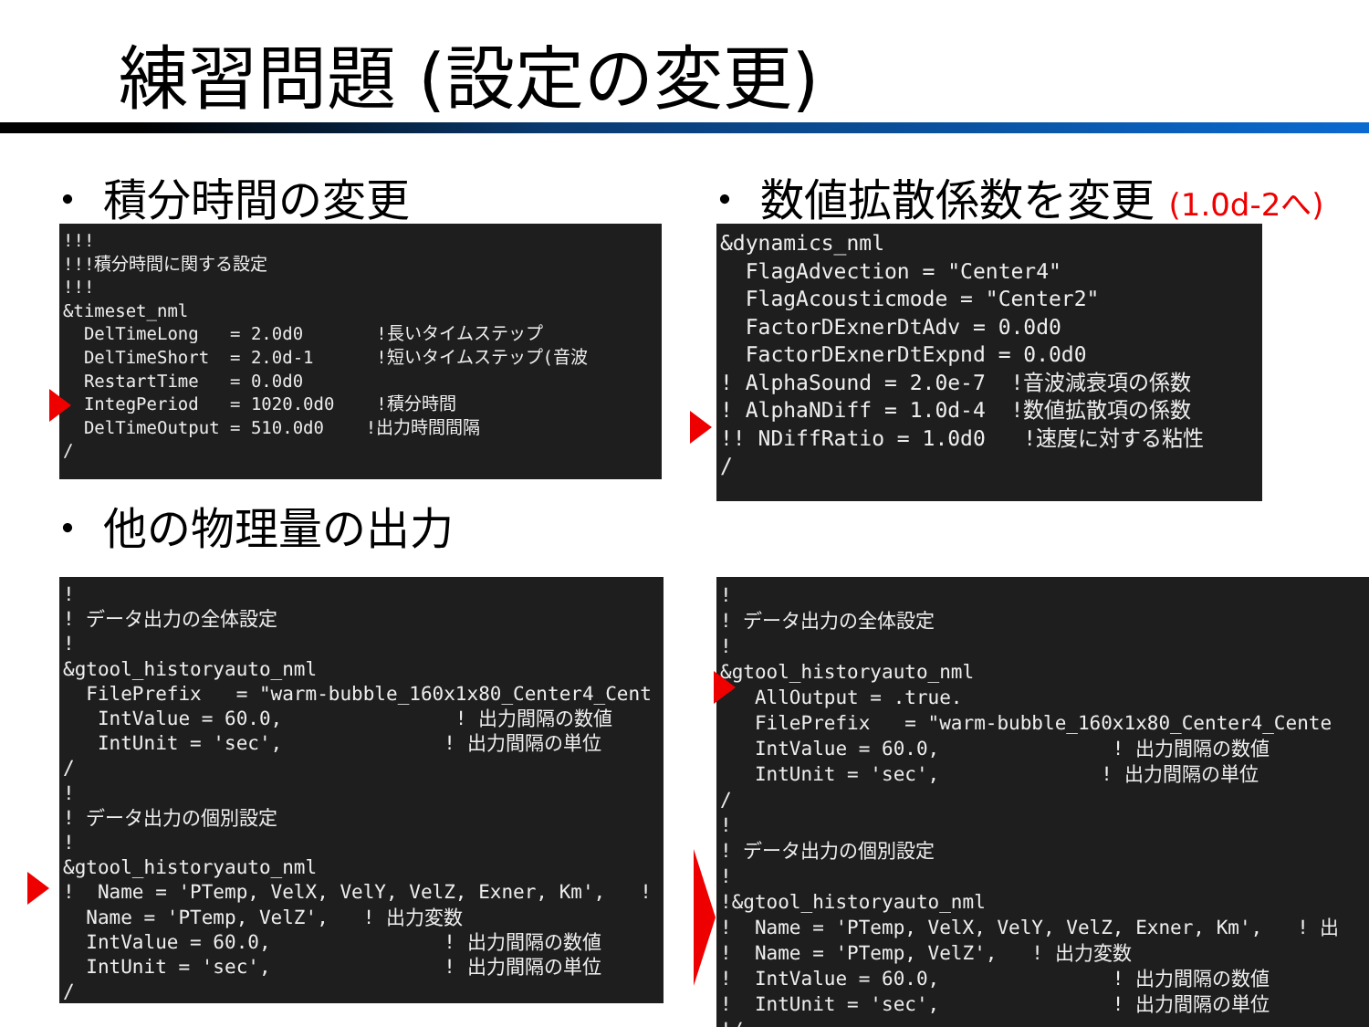練習問題 (設定の変更)
・ 積分時間の変更 ・ 数値拡散係数を変更 (1.0d-2へ)
!!!
!!!積分時間に関する設定
!!!
&timeset_nml
  DelTimeLong   = 2.0d0       !長いタイムステップ
  DelTimeShort  = 2.0d-1      !短いタイムステップ(音波
  RestartTime   = 0.0d0
  IntegPeriod   = 1020.0d0    !積分時間
  DelTimeOutput = 510.0d0    !出力時間間隔
/
&dynamics_nml
  FlagAdvection = "Center4"
  FlagAcousticmode = "Center2"
  FactorDExnerDtAdv = 0.0d0
  FactorDExnerDtExpnd = 0.0d0
! AlphaSound = 2.0e-7  !音波減衰項の係数
! AlphaNDiff = 1.0d-4  !数値拡散項の係数
!! NDiffRatio = 1.0d0   !速度に対する粘性
/
・ 他の物理量の出力
!
! データ出力の全体設定
!
&gtool_historyauto_nml
  FilePrefix   = "warm-bubble_160x1x80_Center4_Cent
   IntValue = 60.0,               ! 出力間隔の数値
   IntUnit = 'sec',              ! 出力間隔の単位
/
!
! データ出力の個別設定
!
&gtool_historyauto_nml
!  Name = 'PTemp, VelX, VelY, VelZ, Exner, Km',   !
  Name = 'PTemp, VelZ',   ! 出力変数
  IntValue = 60.0,               ! 出力間隔の数値
  IntUnit = 'sec',               ! 出力間隔の単位
/
!
! データ出力の全体設定
!
&gtool_historyauto_nml
   AllOutput = .true.
   FilePrefix   = "warm-bubble_160x1x80_Center4_Cente
   IntValue = 60.0,               ! 出力間隔の数値
   IntUnit = 'sec',              ! 出力間隔の単位
/
!
! データ出力の個別設定
!
!&gtool_historyauto_nml
!  Name = 'PTemp, VelX, VelY, VelZ, Exner, Km',   ! 出
!  Name = 'PTemp, VelZ',   ! 出力変数
!  IntValue = 60.0,               ! 出力間隔の数値
!  IntUnit = 'sec',               ! 出力間隔の単位
!/